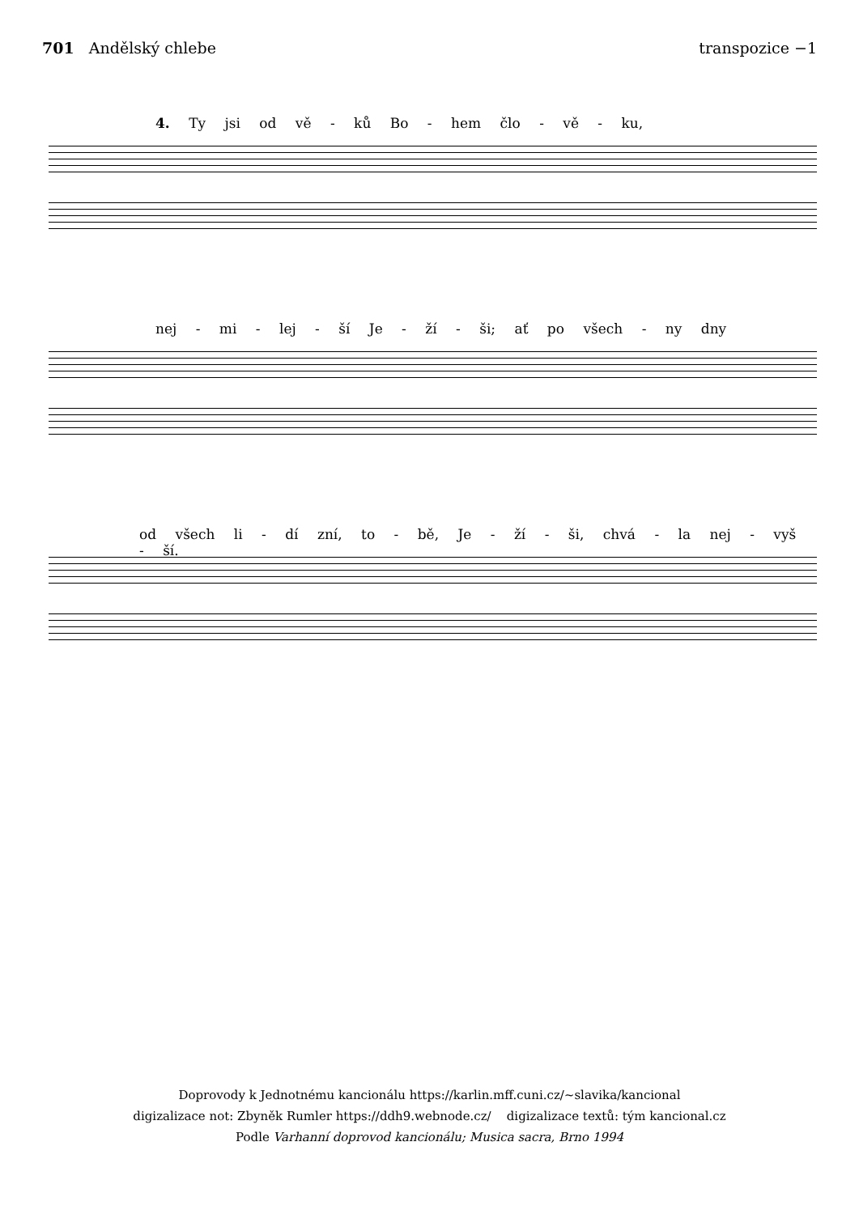701 Andělský chlebe transpozice −1
4. Ty jsi od vě - ků Bo - hem člo - vě - ku,
nej - mi - lej - ší Je - ží - ši; ať po všech - ny dny
od všech li - dí zní, to - bě, Je - ží - ši, chvá - la nej - vyš - ší.
Doprovody k Jednotnému kancionálu https://karlin.mff.cuni.cz/~slavika/kancional
digizalizace not: Zbyněk Rumler https://ddh9.webnode.cz/ digizalizace textů: tým kancional.cz
Podle Varhanní doprovod kancionálu; Musica sacra, Brno 1994